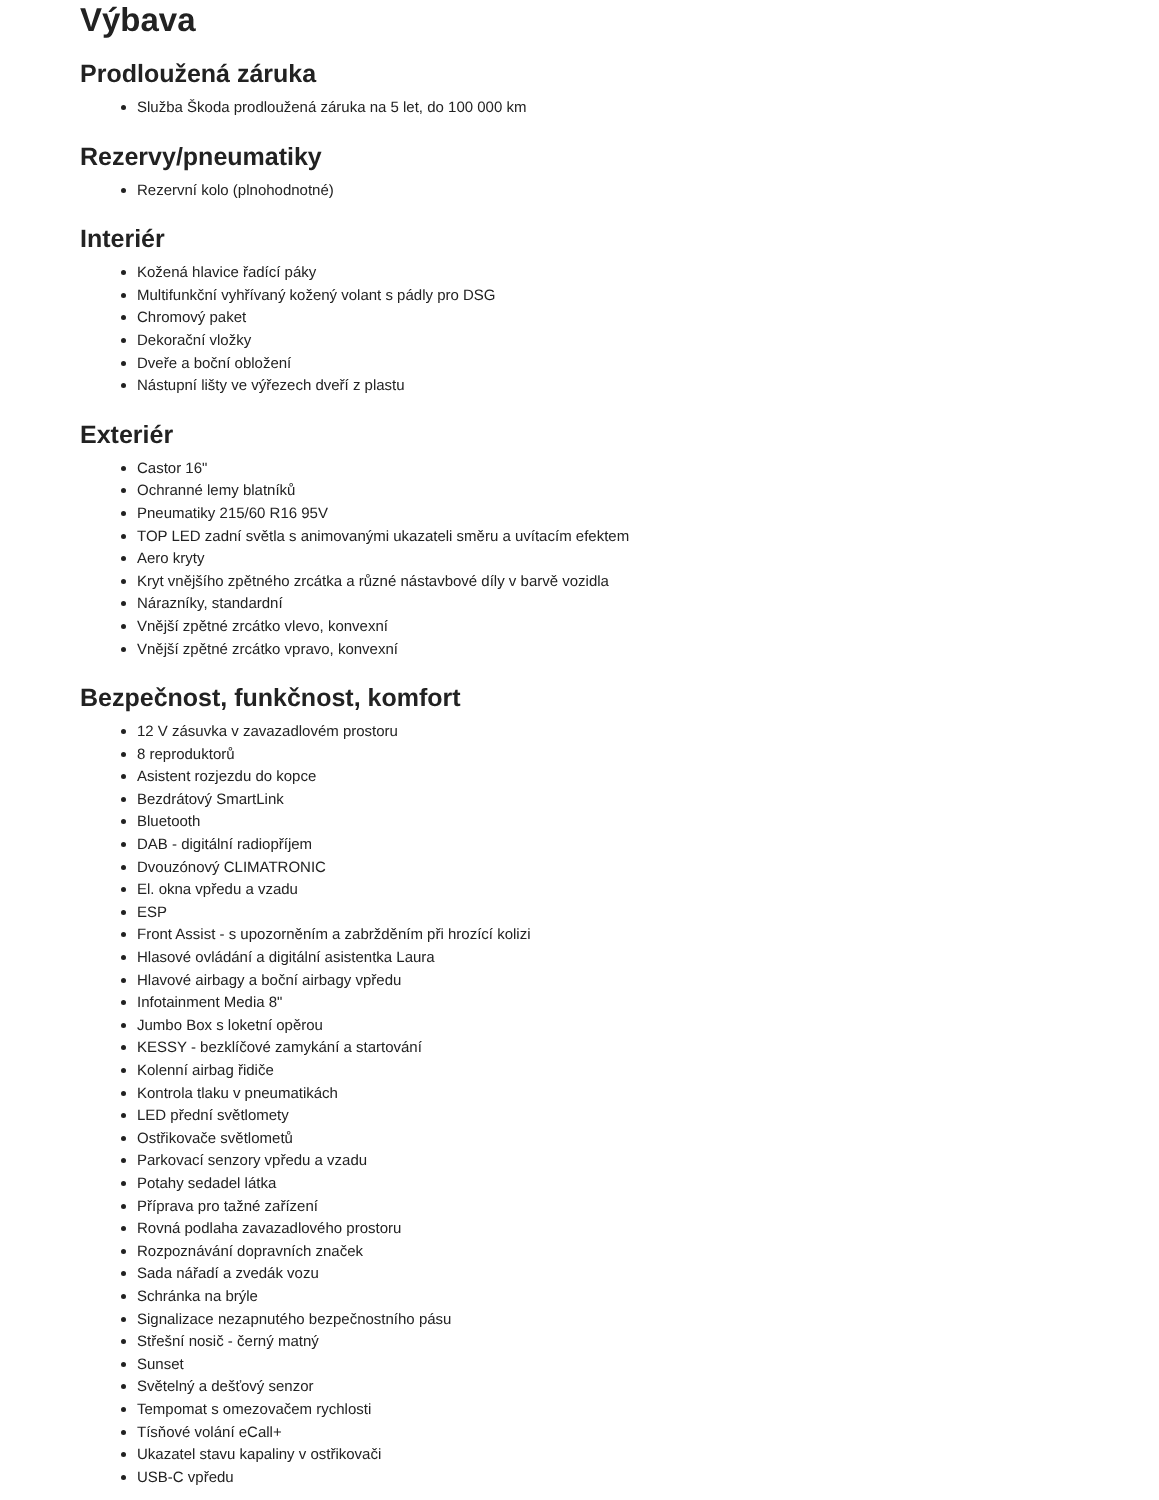Výbava
Prodloužená záruka
Služba Škoda prodloužená záruka na 5 let, do 100 000 km
Rezervy/pneumatiky
Rezervní kolo (plnohodnotné)
Interiér
Kožená hlavice řadící páky
Multifunkční vyhřívaný kožený volant s pádly pro DSG
Chromový paket
Dekorační vložky
Dveře a boční obložení
Nástupní lišty ve výřezech dveří z plastu
Exteriér
Castor 16"
Ochranné lemy blatníků
Pneumatiky 215/60 R16 95V
TOP LED zadní světla s animovanými ukazateli směru a uvítacím efektem
Aero kryty
Kryt vnějšího zpětného zrcátka a různé nástavbové díly v barvě vozidla
Nárazníky, standardní
Vnější zpětné zrcátko vlevo, konvexní
Vnější zpětné zrcátko vpravo, konvexní
Bezpečnost, funkčnost, komfort
12 V zásuvka v zavazadlovém prostoru
8 reproduktorů
Asistent rozjezdu do kopce
Bezdrátový SmartLink
Bluetooth
DAB - digitální radiopříjem
Dvouzónový CLIMATRONIC
El. okna vpředu a vzadu
ESP
Front Assist - s upozorněním a zabržděním při hrozící kolizi
Hlasové ovládání a digitální asistentka Laura
Hlavové airbagy a boční airbagy vpředu
Infotainment Media 8"
Jumbo Box s loketní opěrou
KESSY - bezklíčové zamykání a startování
Kolenní airbag řidiče
Kontrola tlaku v pneumatikách
LED přední světlomety
Ostřikovače světlometů
Parkovací senzory vpředu a vzadu
Potahy sedadel látka
Příprava pro tažné zařízení
Rovná podlaha zavazadlového prostoru
Rozpoznávání dopravních značek
Sada nářadí a zvedák vozu
Schránka na brýle
Signalizace nezapnutého bezpečnostního pásu
Střešní nosič - černý matný
Sunset
Světelný a dešťový senzor
Tempomat s omezovačem rychlosti
Tísňové volání eCall+
Ukazatel stavu kapaliny v ostřikovači
USB-C vpředu